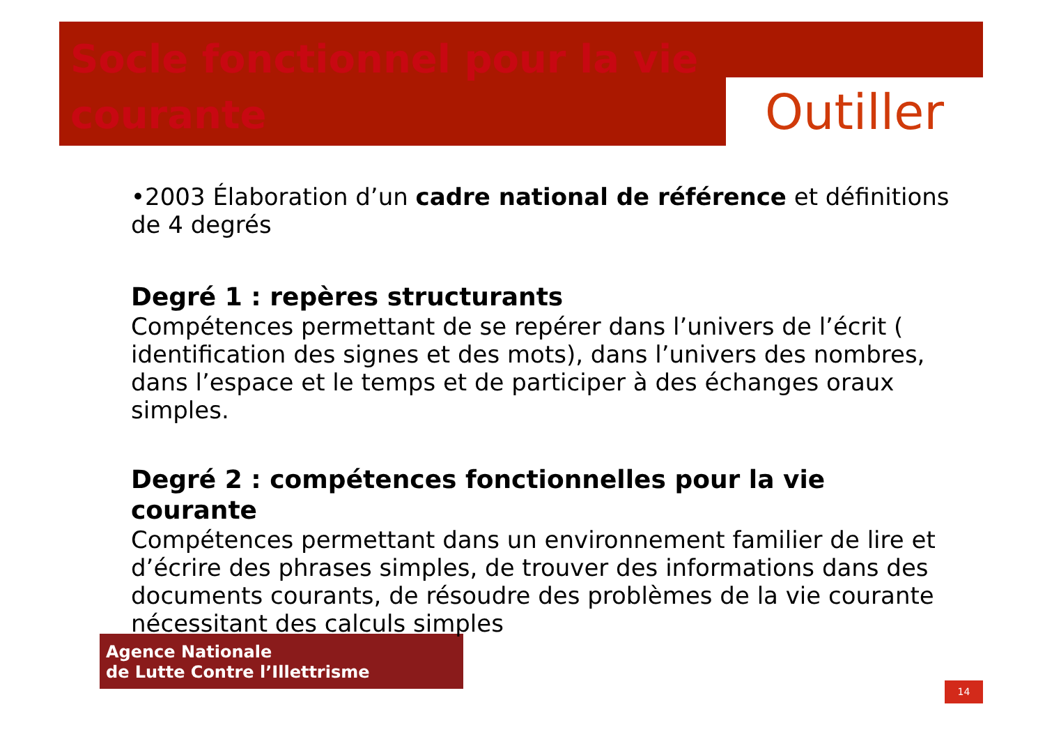Socle fonctionnel pour la vie courante
Outiller
•2003 Élaboration d’un cadre national de référence et définitions de 4 degrés
Degré 1 : repères structurants
Compétences permettant de se repérer dans l’univers de l’écrit ( identification des signes et des mots), dans l’univers des nombres, dans l’espace et le temps et de participer à des échanges oraux simples.
Degré 2 : compétences fonctionnelles pour la vie courante
Compétences permettant dans un environnement familier de lire et d’écrire des phrases simples, de trouver des informations dans des documents courants, de résoudre des problèmes de la vie courante nécessitant des calculs simples
Agence Nationale
de Lutte Contre l’Illettrisme
14